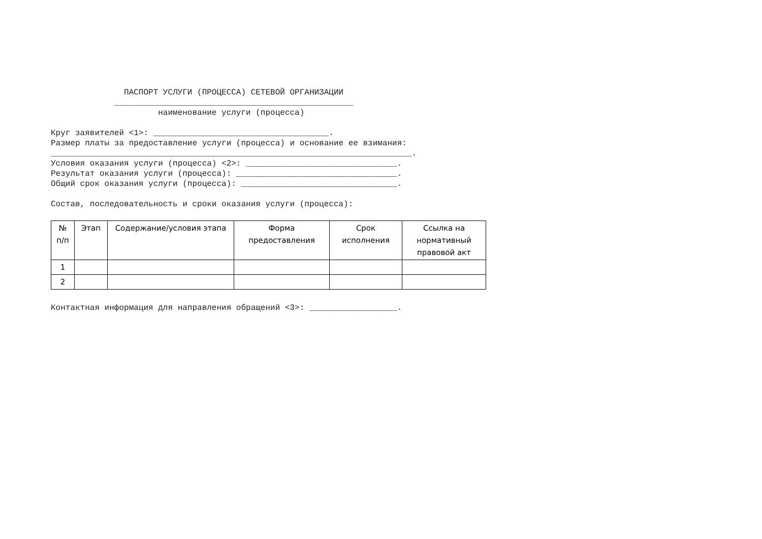ПАСПОРТ УСЛУГИ (ПРОЦЕССА) СЕТЕВОЙ ОРГАНИЗАЦИИ _________________________________________________ наименование услуги (процесса) Круг заявителей <1>: ____________________________________. Размер платы за предоставление услуги (процесса) и основание ее взимания: __________________________________________________________________________. Условия оказания услуги (процесса) <2>: _______________________________. Результат оказания услуги (процесса): _________________________________. Общий срок оказания услуги (процесса): ________________________________. Состав, последовательность и сроки оказания услуги (процесса):
| № п/п | Этап | Содержание/условия этапа | Форма предоставления | Срок исполнения | Ссылка на нормативный правовой акт |
| --- | --- | --- | --- | --- | --- |
| 1 | | | | | |
| 2 | | | | | |
Контактная информация для направления обращений <3>: __________________.